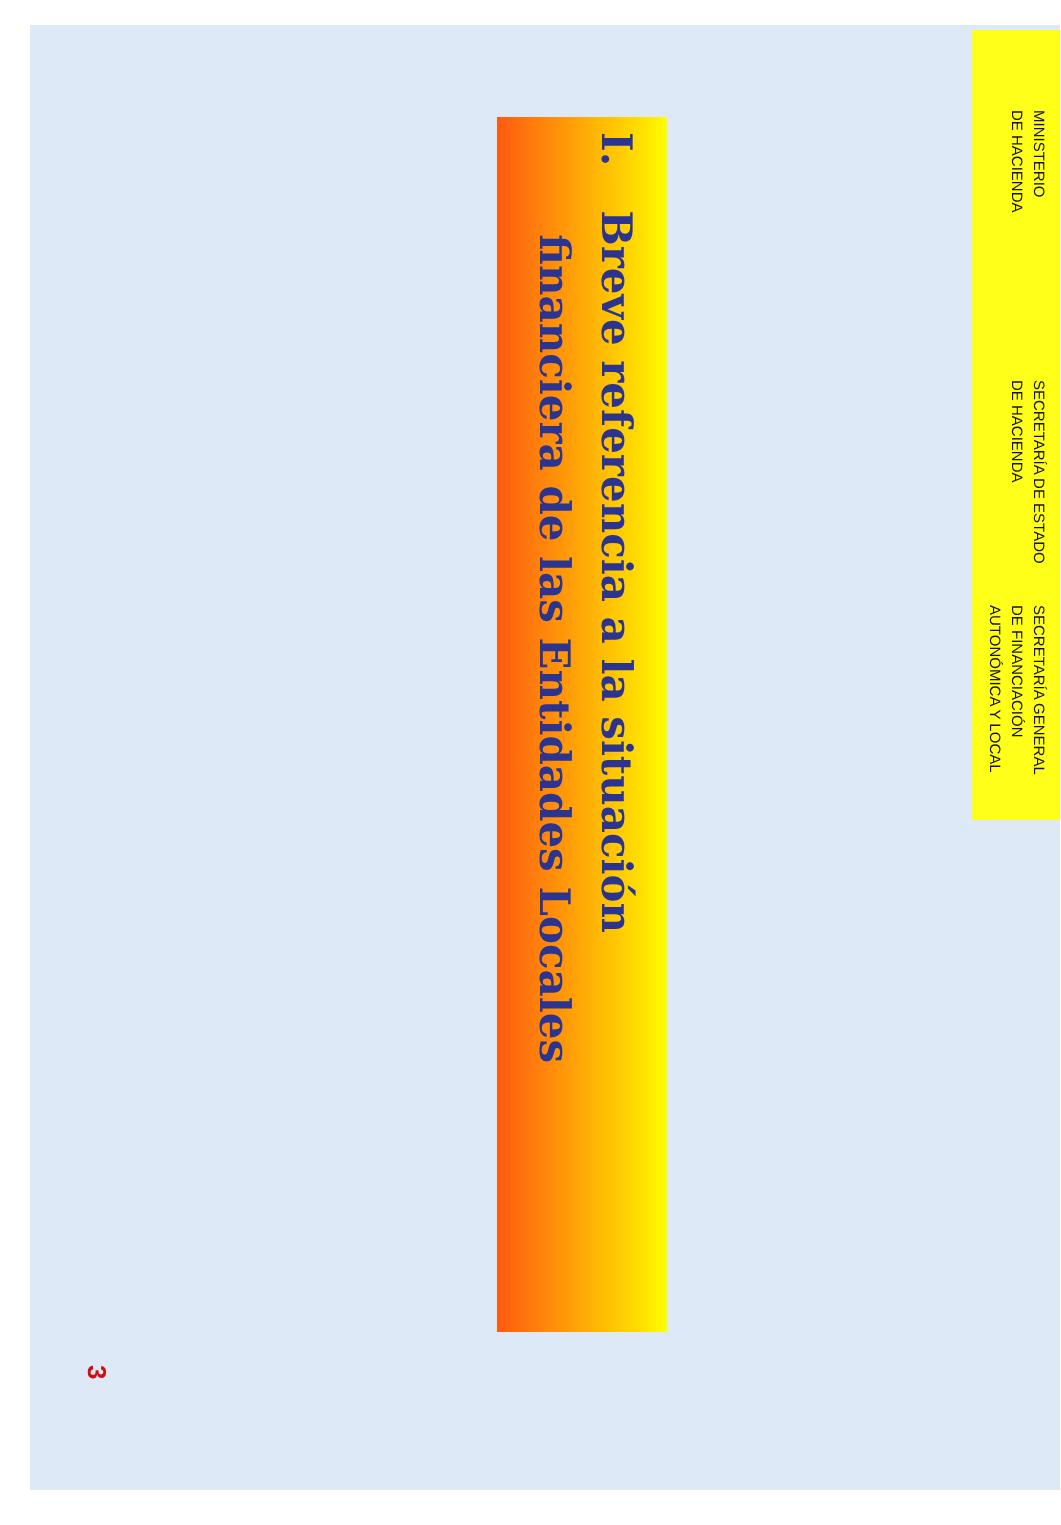MINISTERIO
DE HACIENDA
SECRETARÍA DE ESTADO
DE HACIENDA
SECRETARÍA GENERAL
DE FINANCIACIÓN
AUTONÓMICA Y LOCAL
I. Breve referencia a la situación
financiera de las Entidades Locales
3